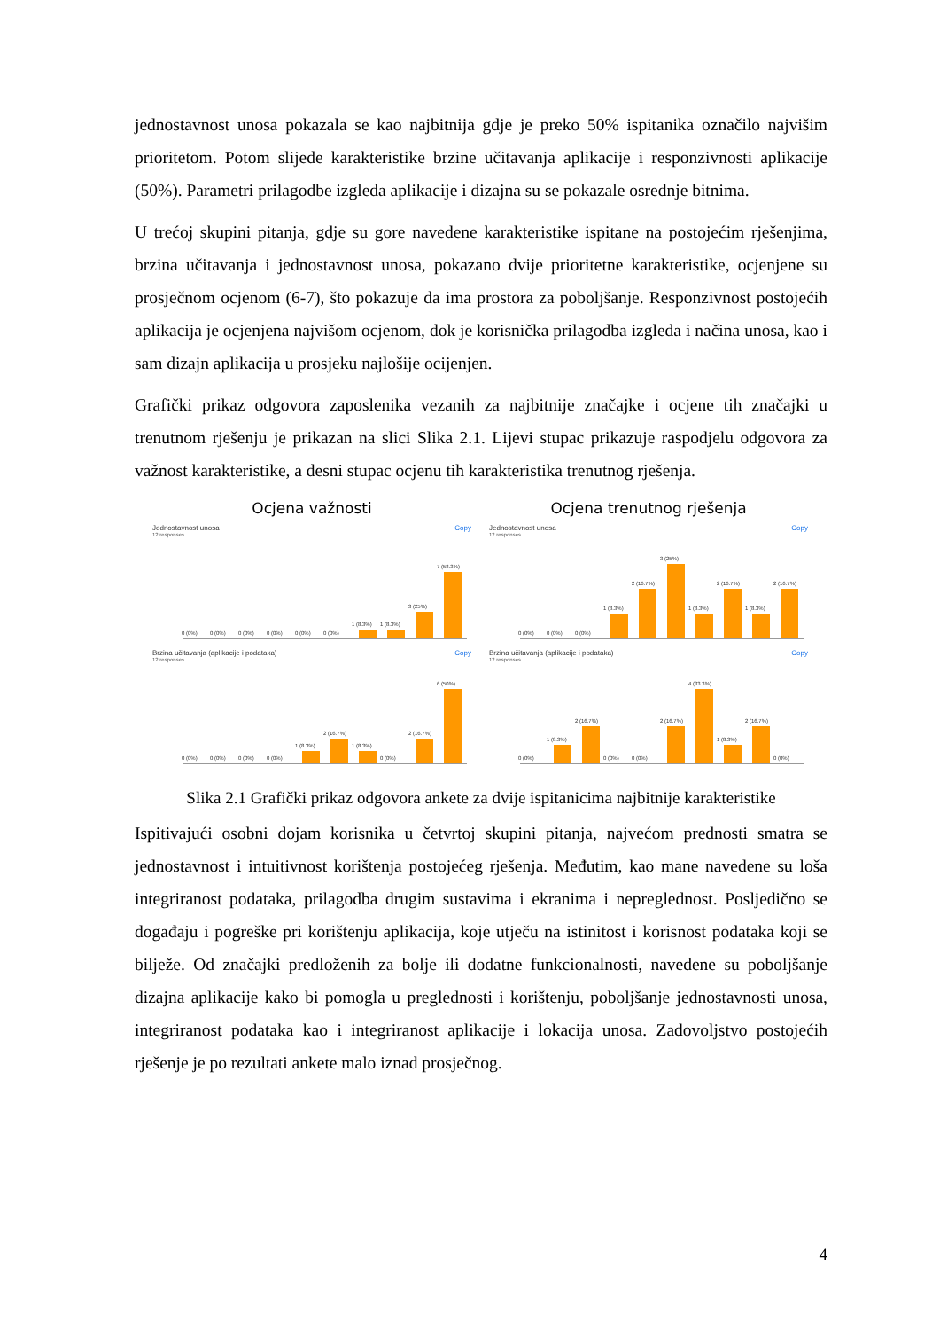jednostavnost unosa pokazala se kao najbitnija gdje je preko 50% ispitanika označilo najvišim prioritetom. Potom slijede karakteristike brzine učitavanja aplikacije i responzivnosti aplikacije (50%). Parametri prilagodbe izgleda aplikacije i dizajna su se pokazale osrednje bitnima.
U trećoj skupini pitanja, gdje su gore navedene karakteristike ispitane na postojećim rješenjima, brzina učitavanja i jednostavnost unosa, pokazano dvije prioritetne karakteristike, ocjenjene su prosječnom ocjenom (6-7), što pokazuje da ima prostora za poboljšanje. Responzivnost postojećih aplikacija je ocjenjena najvišom ocjenom, dok je korisnička prilagodba izgleda i načina unosa, kao i sam dizajn aplikacija u prosjeku najlošije ocijenjen.
Grafički prikaz odgovora zaposlenika vezanih za najbitnije značajke i ocjene tih značajki u trenutnom rješenju je prikazan na slici Slika 2.1. Lijevi stupac prikazuje raspodjelu odgovora za važnost karakteristike, a desni stupac ocjenu tih karakteristika trenutnog rješenja.
Ocjena važnosti
Jednostavnost unosa Copy
12 responses
0 (0%)
0 (0%)
0 (0%)
0 (0%)
0 (0%)
0 (0%)
1 (8.3%)
1 (8.3%)
3 (25%)
7 (58.3%)
Brzina učitavanja (aplikacije i podataka) Copy
12 responses
0 (0%)
0 (0%)
0 (0%)
0 (0%)
1 (8.3%)
2 (16.7%)
1 (8.3%)
0 (0%)
2 (16.7%)
6 (50%)
Ocjena trenutnog rješenja
Jednostavnost unosa Copy
12 responses
0 (0%)
0 (0%)
0 (0%)
1 (8.3%)
2 (16.7%)
3 (25%)
1 (8.3%)
2 (16.7%)
1 (8.3%)
2 (16.7%)
Brzina učitavanja (aplikacije i podataka) Copy
12 responses
0 (0%)
1 (8.3%)
2 (16.7%)
0 (0%)
0 (0%)
2 (16.7%)
4 (33.3%)
1 (8.3%)
2 (16.7%)
0 (0%)
Slika 2.1 Grafički prikaz odgovora ankete za dvije ispitanicima najbitnije karakteristike
Ispitivajući osobni dojam korisnika u četvrtoj skupini pitanja, najvećom prednosti smatra se jednostavnost i intuitivnost korištenja postojećeg rješenja. Međutim, kao mane navedene su loša integriranost podataka, prilagodba drugim sustavima i ekranima i nepreglednost. Posljedično se događaju i pogreške pri korištenju aplikacija, koje utječu na istinitost i korisnost podataka koji se bilježe. Od značajki predloženih za bolje ili dodatne funkcionalnosti, navedene su poboljšanje dizajna aplikacije kako bi pomogla u preglednosti i korištenju, poboljšanje jednostavnosti unosa, integriranost podataka kao i integriranost aplikacije i lokacija unosa. Zadovoljstvo postojećih rješenje je po rezultati ankete malo iznad prosječnog.
4